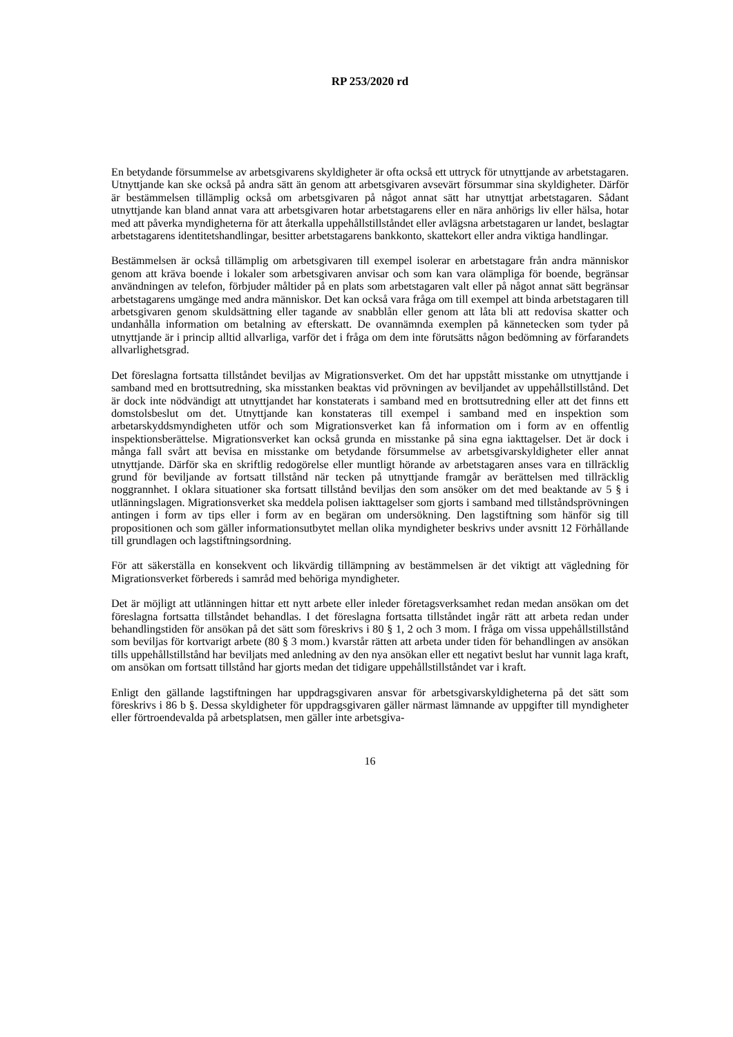RP 253/2020 rd
En betydande försummelse av arbetsgivarens skyldigheter är ofta också ett uttryck för utnyttjande av arbetstagaren. Utnyttjande kan ske också på andra sätt än genom att arbetsgivaren avsevärt försummar sina skyldigheter. Därför är bestämmelsen tillämplig också om arbetsgivaren på något annat sätt har utnyttjat arbetstagaren. Sådant utnyttjande kan bland annat vara att arbetsgivaren hotar arbetstagarens eller en nära anhörigs liv eller hälsa, hotar med att påverka myndigheterna för att återkalla uppehållstillståndet eller avlägsna arbetstagaren ur landet, beslagtar arbetstagarens identitetshandlingar, besitter arbetstagarens bankkonto, skattekort eller andra viktiga handlingar.
Bestämmelsen är också tillämplig om arbetsgivaren till exempel isolerar en arbetstagare från andra människor genom att kräva boende i lokaler som arbetsgivaren anvisar och som kan vara olämpliga för boende, begränsar användningen av telefon, förbjuder måltider på en plats som arbetstagaren valt eller på något annat sätt begränsar arbetstagarens umgänge med andra människor. Det kan också vara fråga om till exempel att binda arbetstagaren till arbetsgivaren genom skuldsättning eller tagande av snabblån eller genom att låta bli att redovisa skatter och undanhålla information om betalning av efterskatt. De ovannämnda exemplen på kännetecken som tyder på utnyttjande är i princip alltid allvarliga, varför det i fråga om dem inte förutsätts någon bedömning av förfarandets allvarlighetsgrad.
Det föreslagna fortsatta tillståndet beviljas av Migrationsverket. Om det har uppstått misstanke om utnyttjande i samband med en brottsutredning, ska misstanken beaktas vid prövningen av beviljandet av uppehållstillstånd. Det är dock inte nödvändigt att utnyttjandet har konstaterats i samband med en brottsutredning eller att det finns ett domstolsbeslut om det. Utnyttjande kan konstateras till exempel i samband med en inspektion som arbetarskyddsmyndigheten utför och som Migrationsverket kan få information om i form av en offentlig inspektionsberättelse. Migrationsverket kan också grunda en misstanke på sina egna iakttagelser. Det är dock i många fall svårt att bevisa en misstanke om betydande försummelse av arbetsgivarskyldigheter eller annat utnyttjande. Därför ska en skriftlig redogörelse eller muntligt hörande av arbetstagaren anses vara en tillräcklig grund för beviljande av fortsatt tillstånd när tecken på utnyttjande framgår av berättelsen med tillräcklig noggrannhet. I oklara situationer ska fortsatt tillstånd beviljas den som ansöker om det med beaktande av 5 § i utlänningslagen. Migrationsverket ska meddela polisen iakttagelser som gjorts i samband med tillståndsprövningen antingen i form av tips eller i form av en begäran om undersökning. Den lagstiftning som hänför sig till propositionen och som gäller informationsutbytet mellan olika myndigheter beskrivs under avsnitt 12 Förhållande till grundlagen och lagstiftningsordning.
För att säkerställa en konsekvent och likvärdig tillämpning av bestämmelsen är det viktigt att vägledning för Migrationsverket förbereds i samråd med behöriga myndigheter.
Det är möjligt att utlänningen hittar ett nytt arbete eller inleder företagsverksamhet redan medan ansökan om det föreslagna fortsatta tillståndet behandlas. I det föreslagna fortsatta tillståndet ingår rätt att arbeta redan under behandlingstiden för ansökan på det sätt som föreskrivs i 80 § 1, 2 och 3 mom. I fråga om vissa uppehållstillstånd som beviljas för kortvarigt arbete (80 § 3 mom.) kvarstår rätten att arbeta under tiden för behandlingen av ansökan tills uppehållstillstånd har beviljats med anledning av den nya ansökan eller ett negativt beslut har vunnit laga kraft, om ansökan om fortsatt tillstånd har gjorts medan det tidigare uppehållstillståndet var i kraft.
Enligt den gällande lagstiftningen har uppdragsgivaren ansvar för arbetsgivarskyldigheterna på det sätt som föreskrivs i 86 b §. Dessa skyldigheter för uppdragsgivaren gäller närmast lämnande av uppgifter till myndigheter eller förtroendevalda på arbetsplatsen, men gäller inte arbetsgiva-
16